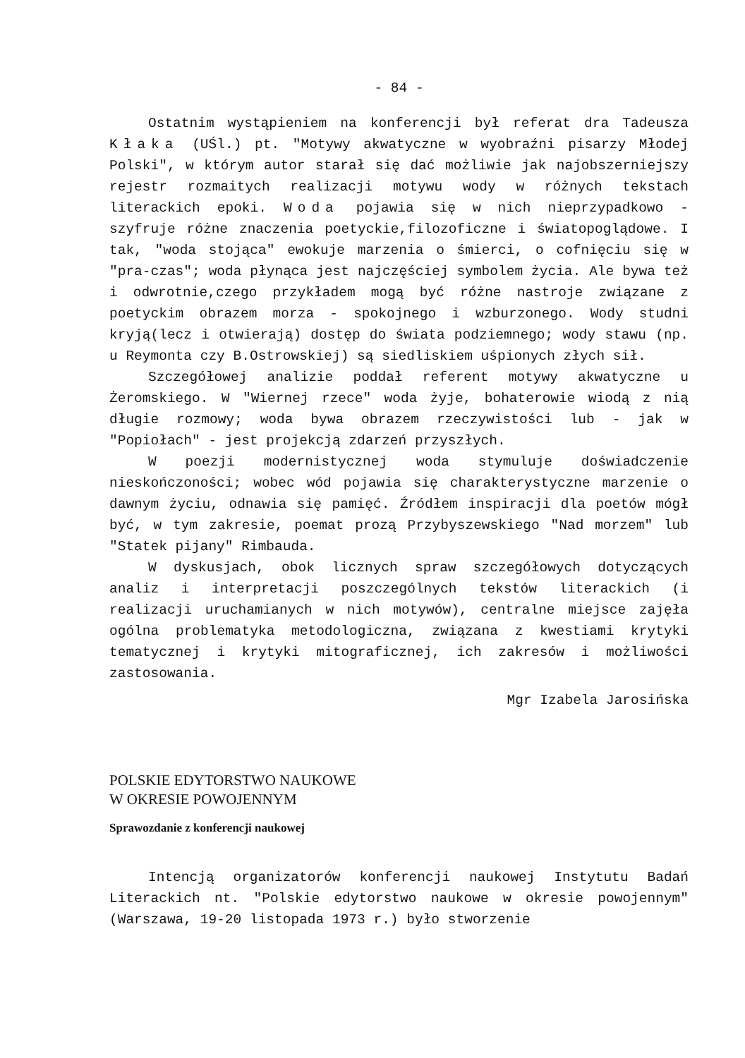- 84 -
Ostatnim wystąpieniem na konferencji był referat dra Tadeusza Kłaka (UŚl.) pt. "Motywy akwatyczne w wyobraźni pisarzy Młodej Polski", w którym autor starał się dać możliwie jak najobszerniejszy rejestr rozmaitych realizacji motywu wody w różnych tekstach literackich epoki. Woda pojawia się w nich nieprzypadkowo - szyfruje różne znaczenia poetyckie,filozoficzne i światopoglądowe. I tak, "woda stojąca" ewokuje marzenia o śmierci, o cofnięciu się w "pra-czas"; woda płynąca jest najczęściej symbolem życia. Ale bywa też i odwrotnie,czego przykładem mogą być różne nastroje związane z poetyckim obrazem morza - spokojnego i wzburzonego. Wody studni kryją(lecz i otwierają) dostęp do świata podziemnego; wody stawu (np. u Reymonta czy B.Ostrowskiej) są siedliskiem uśpionych złych sił.
Szczegółowej analizie poddał referent motywy akwatyczne u Żeromskiego. W "Wiernej rzece" woda żyje, bohaterowie wiodą z nią długie rozmowy; woda bywa obrazem rzeczywistości lub - jak w "Popiołach" - jest projekcją zdarzeń przyszłych.
W poezji modernistycznej woda stymuluje doświadczenie nieskończoności; wobec wód pojawia się charakterystyczne marzenie o dawnym życiu, odnawia się pamięć. Źródłem inspiracji dla poetów mógł być, w tym zakresie, poemat prozą Przybyszewskiego "Nad morzem" lub "Statek pijany" Rimbauda.
W dyskusjach, obok licznych spraw szczegółowych dotyczących analiz i interpretacji poszczególnych tekstów literackich (i realizacji uruchamianych w nich motywów), centralne miejsce zajęła ogólna problematyka metodologiczna, związana z kwestiami krytyki tematycznej i krytyki mitograficznej, ich zakresów i możliwości zastosowania.
Mgr Izabela Jarosińska
POLSKIE EDYTORSTWO NAUKOWE
W OKRESIE POWOJENNYM
Sprawozdanie z konferencji naukowej
Intencją organizatorów konferencji naukowej Instytutu Badań Literackich nt. "Polskie edytorstwo naukowe w okresie powojennym" (Warszawa, 19-20 listopada 1973 r.) było stworzenie